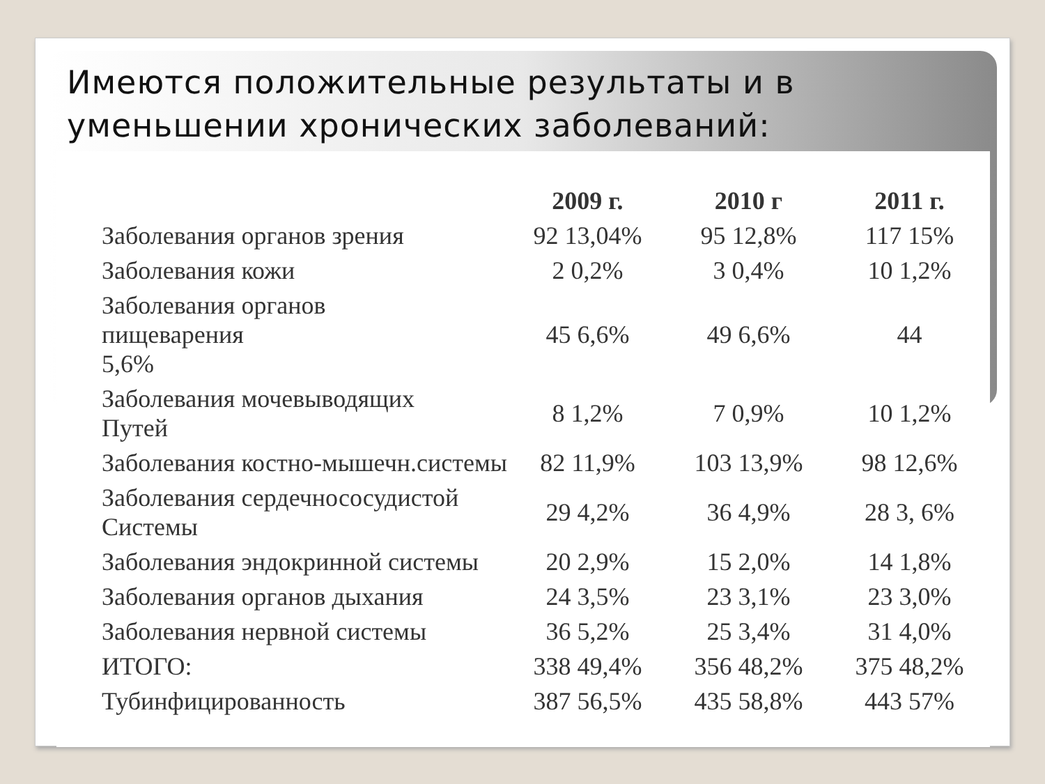Имеются положительные результаты и в уменьшении хронических заболеваний:
| | 2009 г. | 2010 г | 2011 г. |
| --- | --- | --- | --- |
| Заболевания органов зрения | 92 13,04% | 95 12,8% | 117 15% |
| Заболевания кожи | 2 0,2% | 3 0,4% | 10 1,2% |
| Заболевания органов пищеварения 5,6% | 45 6,6% | 49 6,6% | 44 |
| Заболевания мочевыводящих Путей | 8 1,2% | 7 0,9% | 10 1,2% |
| Заболевания костно-мышечн.системы | 82 11,9% | 103 13,9% | 98 12,6% |
| Заболевания сердечнососудистой Системы | 29 4,2% | 36 4,9% | 28 3, 6% |
| Заболевания эндокринной системы | 20 2,9% | 15 2,0% | 14 1,8% |
| Заболевания органов дыхания | 24 3,5% | 23 3,1% | 23 3,0% |
| Заболевания нервной системы | 36 5,2% | 25 3,4% | 31 4,0% |
| ИТОГО: | 338 49,4% | 356 48,2% | 375 48,2% |
| Тубинфицированность | 387 56,5% | 435 58,8% | 443 57% |